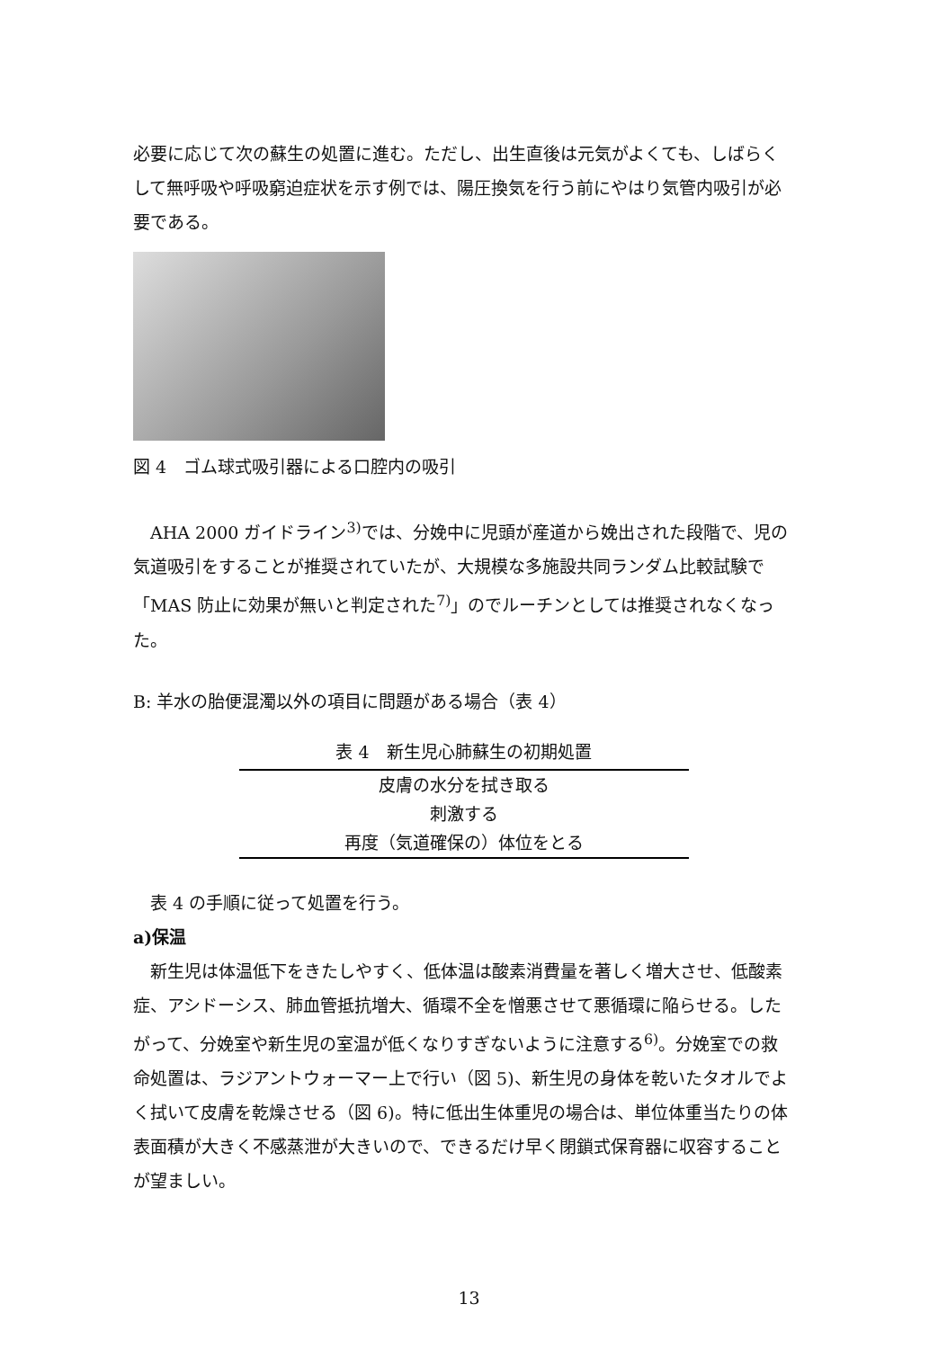必要に応じて次の蘇生の処置に進む。ただし、出生直後は元気がよくても、しばらくして無呼吸や呼吸窮迫症状を示す例では、陽圧換気を行う前にやはり気管内吸引が必要である。
図 4　ゴム球式吸引器による口腔内の吸引
AHA 2000 ガイドライン<sup>3)</sup>では、分娩中に児頭が産道から娩出された段階で、児の気道吸引をすることが推奨されていたが、大規模な多施設共同ランダム比較試験で「MAS 防止に効果が無いと判定された<sup>7)</sup>」のでルーチンとしては推奨されなくなった。
B: 羊水の胎便混濁以外の項目に問題がある場合（表 4）
表 4　新生児心肺蘇生の初期処置
| 皮膚の水分を拭き取る |
| 刺激する |
| 再度（気道確保の）体位をとる |
表 4 の手順に従って処置を行う。
a)保温
新生児は体温低下をきたしやすく、低体温は酸素消費量を著しく増大させ、低酸素症、アシドーシス、肺血管抵抗増大、循環不全を憎悪させて悪循環に陥らせる。したがって、分娩室や新生児の室温が低くなりすぎないように注意する<sup>6)</sup>。分娩室での救命処置は、ラジアントウォーマー上で行い（図 5)、新生児の身体を乾いたタオルでよく拭いて皮膚を乾燥させる（図 6)。特に低出生体重児の場合は、単位体重当たりの体表面積が大きく不感蒸泄が大きいので、できるだけ早く閉鎖式保育器に収容することが望ましい。
13